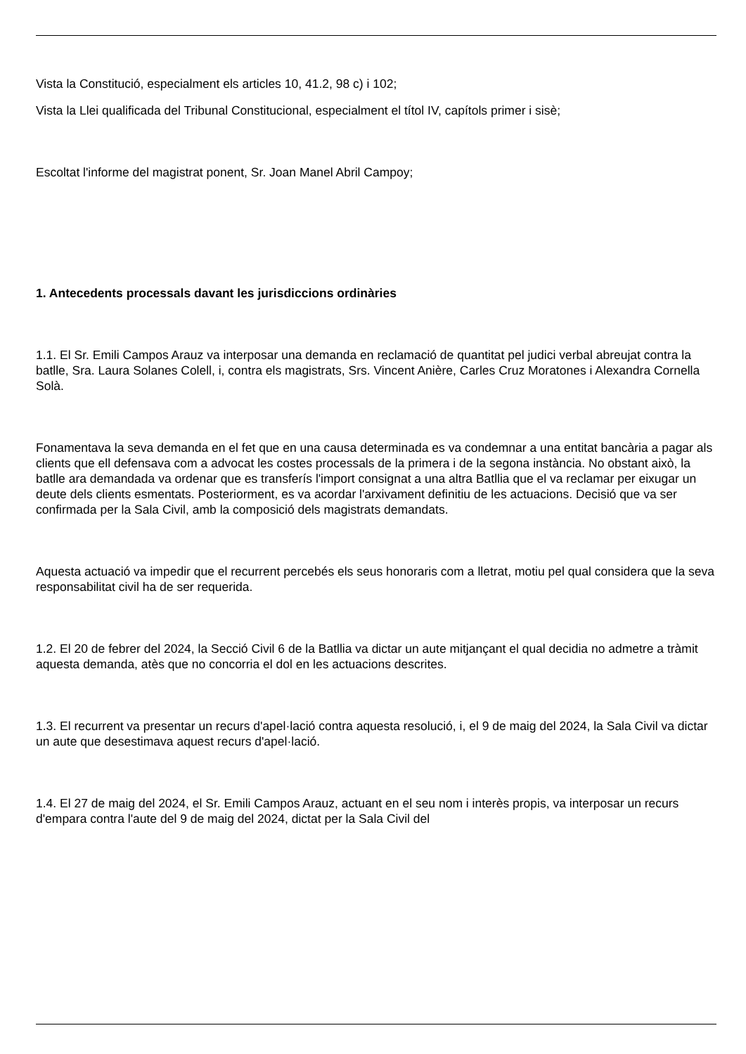Vista la Constitució, especialment els articles 10, 41.2, 98 c) i 102;
Vista la Llei qualificada del Tribunal Constitucional, especialment el títol IV, capítols primer i sisè;
Escoltat l'informe del magistrat ponent, Sr. Joan Manel Abril Campoy;
1. Antecedents processals davant les jurisdiccions ordinàries
1.1. El Sr. Emili Campos Arauz va interposar una demanda en reclamació de quantitat pel judici verbal abreujat contra la batlle, Sra. Laura Solanes Colell, i, contra els magistrats, Srs. Vincent Anière, Carles Cruz Moratones i Alexandra Cornella Solà.
Fonamentava la seva demanda en el fet que en una causa determinada es va condemnar a una entitat bancària a pagar als clients que ell defensava com a advocat les costes processals de la primera i de la segona instància. No obstant això, la batlle ara demandada va ordenar que es transferís l'import consignat a una altra Batllia que el va reclamar per eixugar un deute dels clients esmentats. Posteriorment, es va acordar l'arxivament definitiu de les actuacions. Decisió que va ser confirmada per la Sala Civil, amb la composició dels magistrats demandats.
Aquesta actuació va impedir que el recurrent percebés els seus honoraris com a lletrat, motiu pel qual considera que la seva responsabilitat civil ha de ser requerida.
1.2. El 20 de febrer del 2024, la Secció Civil 6 de la Batllia va dictar un aute mitjançant el qual decidia no admetre a tràmit aquesta demanda, atès que no concorria el dol en les actuacions descrites.
1.3. El recurrent va presentar un recurs d'apel·lació contra aquesta resolució, i, el 9 de maig del 2024, la Sala Civil va dictar un aute que desestimava aquest recurs d'apel·lació.
1.4. El 27 de maig del 2024, el Sr. Emili Campos Arauz, actuant en el seu nom i interès propis, va interposar un recurs d'empara contra l'aute del 9 de maig del 2024, dictat per la Sala Civil del